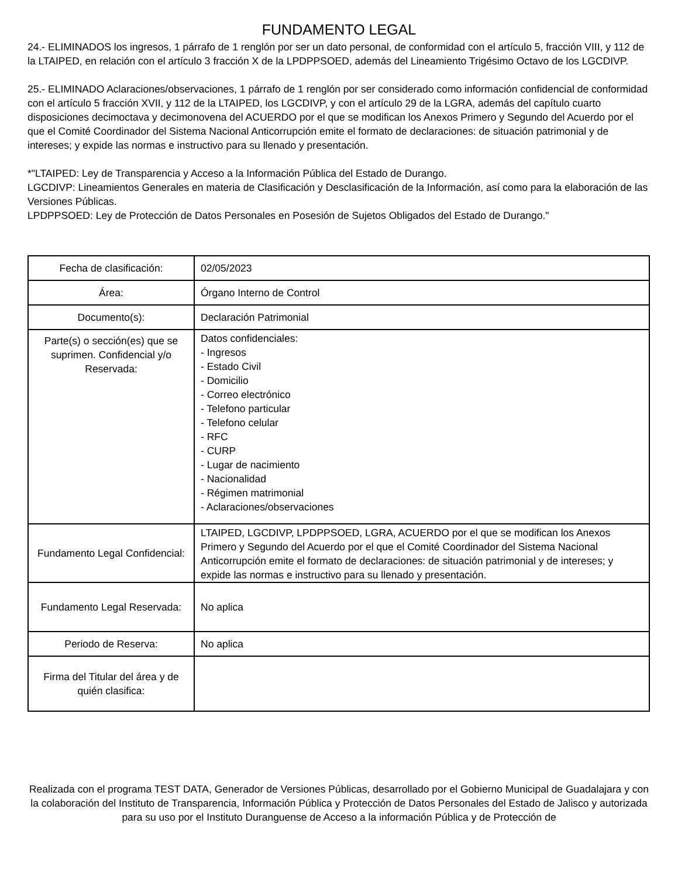FUNDAMENTO LEGAL
24.- ELIMINADOS los ingresos, 1 párrafo de 1 renglón por ser un dato personal, de conformidad con el artículo 5, fracción VIII, y 112 de la LTAIPED, en relación con el artículo 3 fracción X de la LPDPPSOED, además del Lineamiento Trigésimo Octavo de los LGCDIVP.
25.- ELIMINADO Aclaraciones/observaciones, 1 párrafo de 1 renglón por ser considerado como información confidencial de conformidad con el artículo 5 fracción XVII, y 112 de la LTAIPED, los LGCDIVP, y con el artículo 29 de la LGRA, además del capítulo cuarto disposiciones decimoctava y decimonovena del ACUERDO por el que se modifican los Anexos Primero y Segundo del Acuerdo por el que el Comité Coordinador del Sistema Nacional Anticorrupción emite el formato de declaraciones: de situación patrimonial y de intereses; y expide las normas e instructivo para su llenado y presentación.
*"LTAIPED: Ley de Transparencia y Acceso a la Información Pública del Estado de Durango.
LGCDIVP: Lineamientos Generales en materia de Clasificación y Desclasificación de la Información, así como para la elaboración de las Versiones Públicas.
LPDPPSOED: Ley de Protección de Datos Personales en Posesión de Sujetos Obligados del Estado de Durango."
| Fecha de clasificación: | 02/05/2023 |
| Área: | Órgano Interno de Control |
| Documento(s): | Declaración Patrimonial |
| Parte(s) o sección(es) que se suprimen. Confidencial y/o Reservada: | Datos confidenciales: - Ingresos - Estado Civil - Domicilio - Correo electrónico - Telefono particular - Telefono celular - RFC - CURP - Lugar de nacimiento - Nacionalidad - Régimen matrimonial - Aclaraciones/observaciones |
| Fundamento Legal Confidencial: | LTAIPED, LGCDIVP, LPDPPSOED, LGRA, ACUERDO por el que se modifican los Anexos Primero y Segundo del Acuerdo por el que el Comité Coordinador del Sistema Nacional Anticorrupción emite el formato de declaraciones: de situación patrimonial y de intereses; y expide las normas e instructivo para su llenado y presentación. |
| Fundamento Legal Reservada: | No aplica |
| Periodo de Reserva: | No aplica |
| Firma del Titular del área y de quién clasifica: | |
Realizada con el programa TEST DATA, Generador de Versiones Públicas, desarrollado por el Gobierno Municipal de Guadalajara y con la colaboración del Instituto de Transparencia, Información Pública y Protección de Datos Personales del Estado de Jalisco y autorizada para su uso por el Instituto Duranguense de Acceso a la información Pública y de Protección de